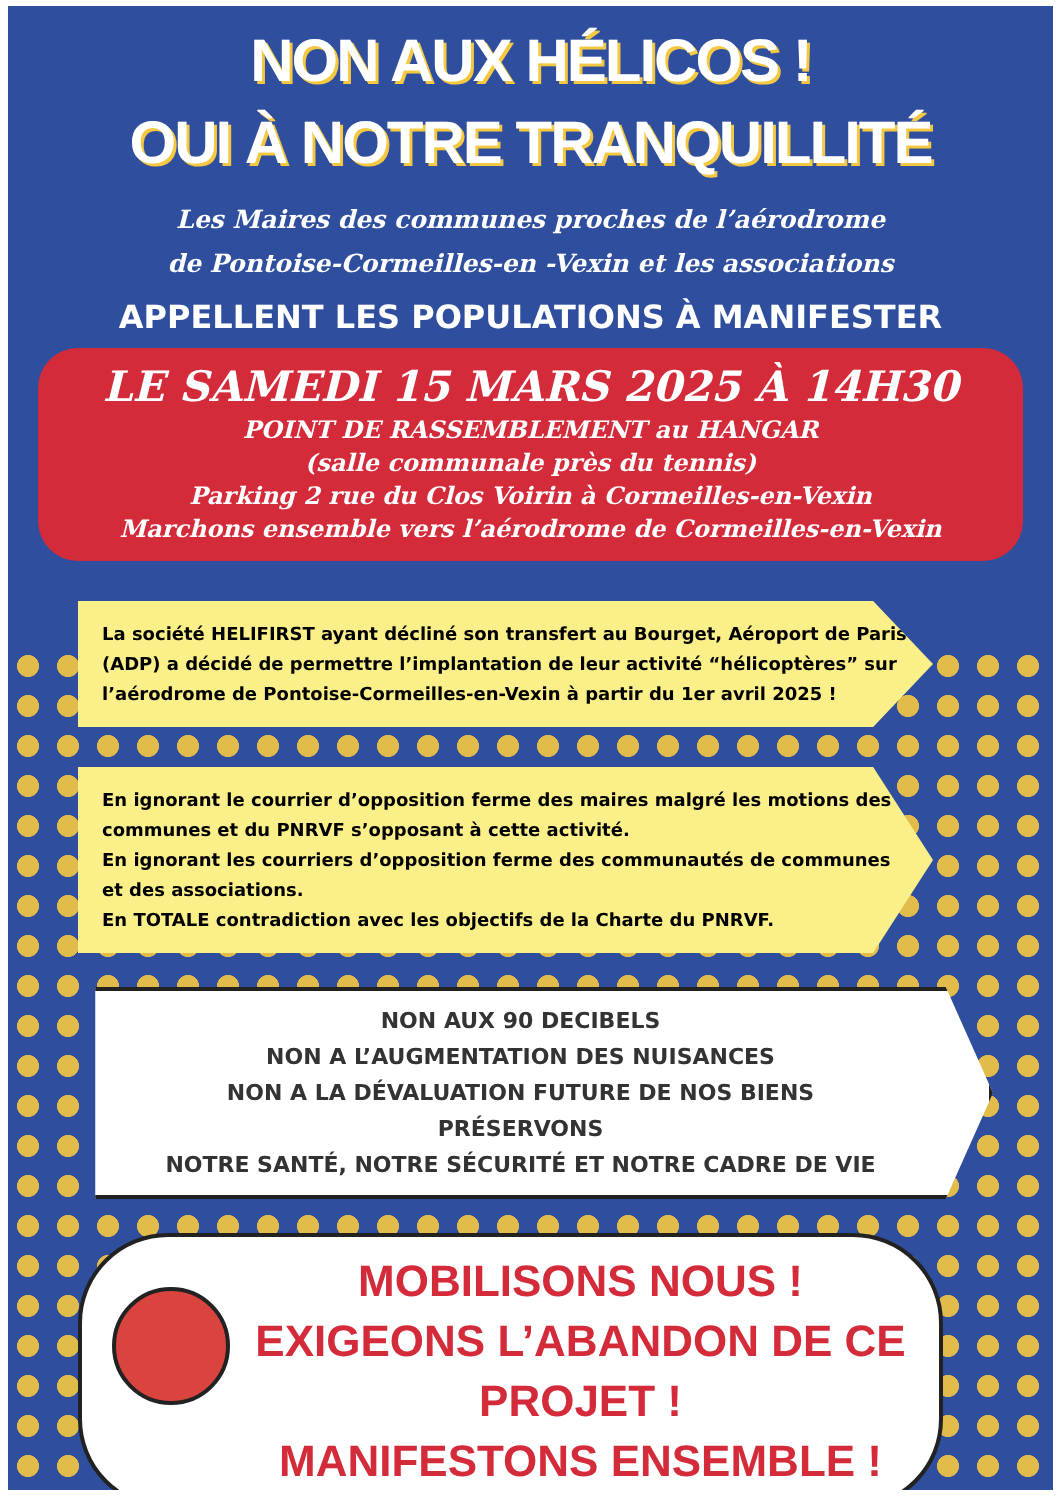NON AUX HÉLICOS !
OUI À NOTRE TRANQUILLITÉ
Les Maires des communes proches de l’aérodrome
de Pontoise-Cormeilles-en -Vexin et les associations
APPELLENT LES POPULATIONS À MANIFESTER
LE SAMEDI 15 MARS 2025 À 14H30
POINT DE RASSEMBLEMENT au HANGAR
(salle communale près du tennis)
Parking 2 rue du Clos Voirin à Cormeilles-en-Vexin
Marchons ensemble vers l’aérodrome de Cormeilles-en-Vexin
La société HELIFIRST ayant décliné son transfert au Bourget, Aéroport de Paris (ADP) a décidé de permettre l’implantation de leur activité “hélicoptères” sur l’aérodrome de Pontoise-Cormeilles-en-Vexin à partir du 1er avril 2025 !
En ignorant le courrier d’opposition ferme des maires malgré les motions des communes et du PNRVF s’opposant à cette activité.
En ignorant les courriers d’opposition ferme des communautés de communes et des associations.
En TOTALE contradiction avec les objectifs de la Charte du PNRVF.
NON AUX 90 DECIBELS
NON A L’AUGMENTATION DES NUISANCES
NON A LA DÉVALUATION FUTURE DE NOS BIENS
PRÉSERVONS
NOTRE SANTÉ, NOTRE SÉCURITÉ ET NOTRE CADRE DE VIE
MOBILISONS NOUS !
EXIGEONS L’ABANDON DE CE PROJET !
MANIFESTONS ENSEMBLE !